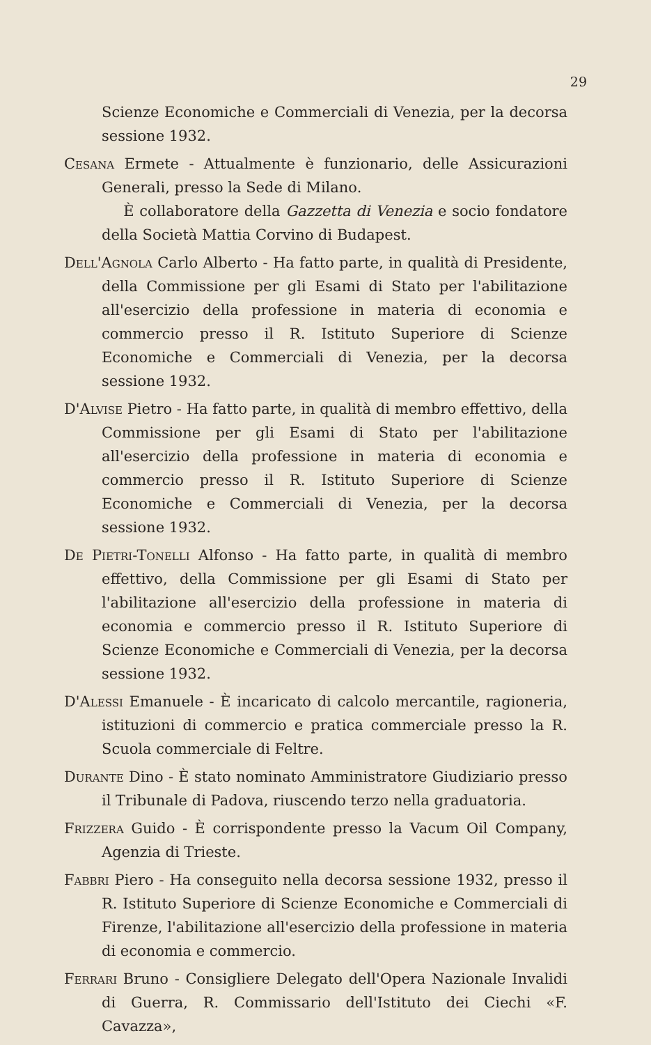29
Scienze Economiche e Commerciali di Venezia, per la decorsa sessione 1932.
Cesana Ermete - Attualmente è funzionario, delle Assicurazioni Generali, presso la Sede di Milano.
È collaboratore della Gazzetta di Venezia e socio fondatore della Società Mattia Corvino di Budapest.
Dell'Agnola Carlo Alberto - Ha fatto parte, in qualità di Presidente, della Commissione per gli Esami di Stato per l'abilitazione all'esercizio della professione in materia di economia e commercio presso il R. Istituto Superiore di Scienze Economiche e Commerciali di Venezia, per la decorsa sessione 1932.
D'Alvise Pietro - Ha fatto parte, in qualità di membro effettivo, della Commissione per gli Esami di Stato per l'abilitazione all'esercizio della professione in materia di economia e commercio presso il R. Istituto Superiore di Scienze Economiche e Commerciali di Venezia, per la decorsa sessione 1932.
De Pietri-Tonelli Alfonso - Ha fatto parte, in qualità di membro effettivo, della Commissione per gli Esami di Stato per l'abilitazione all'esercizio della professione in materia di economia e commercio presso il R. Istituto Superiore di Scienze Economiche e Commerciali di Venezia, per la decorsa sessione 1932.
D'Alessi Emanuele - È incaricato di calcolo mercantile, ragioneria, istituzioni di commercio e pratica commerciale presso la R. Scuola commerciale di Feltre.
Durante Dino - È stato nominato Amministratore Giudiziario presso il Tribunale di Padova, riuscendo terzo nella graduatoria.
Frizzera Guido - È corrispondente presso la Vacum Oil Company, Agenzia di Trieste.
Fabbri Piero - Ha conseguito nella decorsa sessione 1932, presso il R. Istituto Superiore di Scienze Economiche e Commerciali di Firenze, l'abilitazione all'esercizio della professione in materia di economia e commercio.
Ferrari Bruno - Consigliere Delegato dell'Opera Nazionale Invalidi di Guerra, R. Commissario dell'Istituto dei Ciechi «F. Cavazza»,